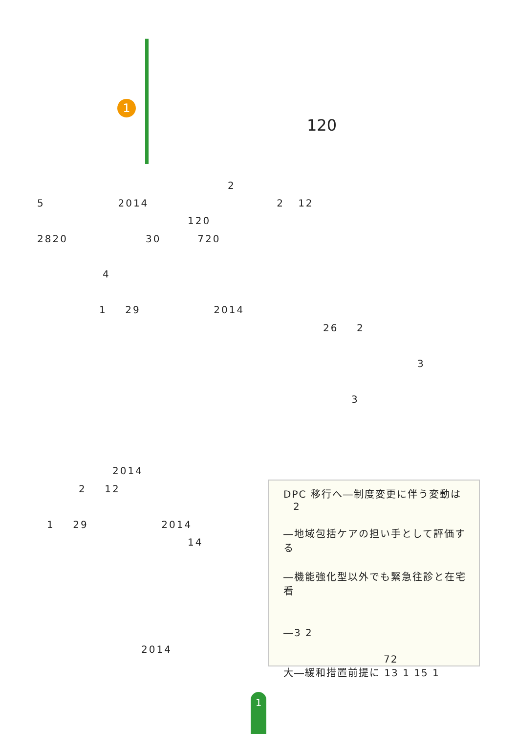1
120
2
5 2014 2 12
120
2820 30 720
4
1 29 2014
26 2
3
3
2014
2 12
1 29 2014
14
2014
DPC 移行へ―制度変更に伴う変動は
2
―地域包括ケアの担い手として評価する
―機能強化型以外でも緊急往診と在宅看
―3 2
72
大―緩和措置前提に 13 1 15 1
1